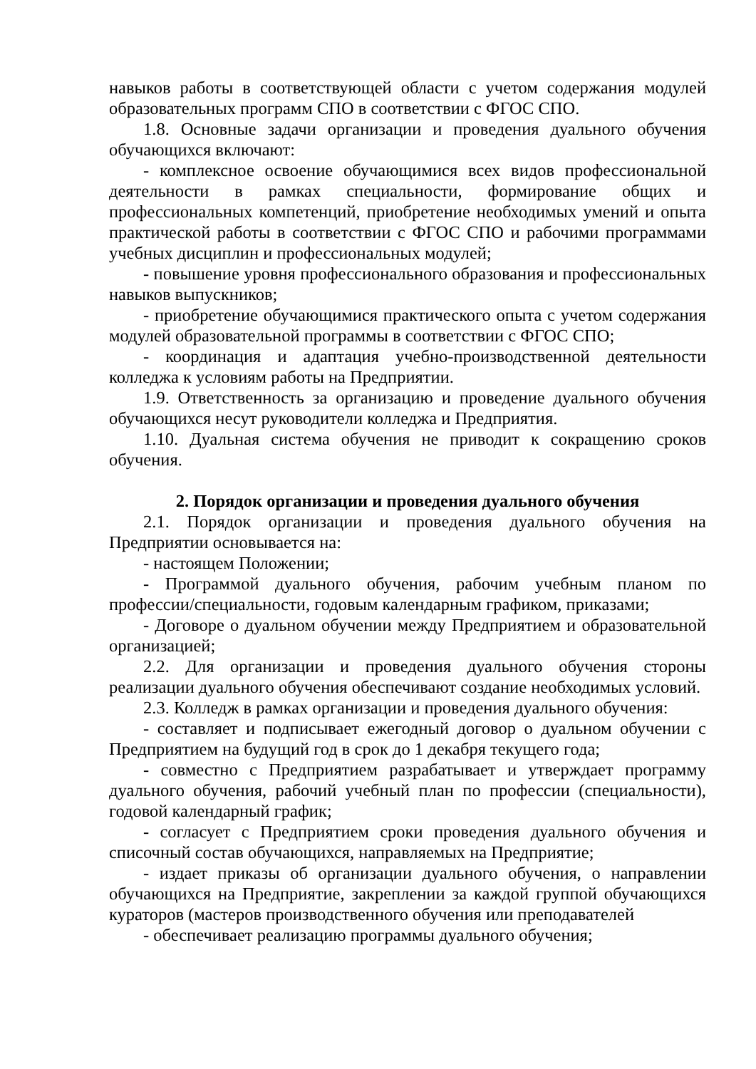навыков работы в соответствующей области с учетом содержания модулей образовательных программ СПО в соответствии с ФГОС СПО.
1.8. Основные задачи организации и проведения дуального обучения обучающихся включают:
- комплексное освоение обучающимися всех видов профессиональной деятельности в рамках специальности, формирование общих и профессиональных компетенций, приобретение необходимых умений и опыта практической работы в соответствии с ФГОС СПО и рабочими программами учебных дисциплин и профессиональных модулей;
- повышение уровня профессионального образования и профессиональных навыков выпускников;
- приобретение обучающимися практического опыта с учетом содержания модулей образовательной программы в соответствии с ФГОС СПО;
- координация и адаптация учебно-производственной деятельности колледжа к условиям работы на Предприятии.
1.9. Ответственность за организацию и проведение дуального обучения обучающихся несут руководители колледжа и Предприятия.
1.10. Дуальная система обучения не приводит к сокращению сроков обучения.
2. Порядок организации и проведения дуального обучения
2.1. Порядок организации и проведения дуального обучения на Предприятии основывается на:
- настоящем Положении;
- Программой дуального обучения, рабочим учебным планом по профессии/специальности, годовым календарным графиком, приказами;
- Договоре о дуальном обучении между Предприятием и образовательной организацией;
2.2. Для организации и проведения дуального обучения стороны реализации дуального обучения обеспечивают создание необходимых условий.
2.3. Колледж в рамках организации и проведения дуального обучения:
- составляет и подписывает ежегодный договор о дуальном обучении с Предприятием на будущий год в срок до 1 декабря текущего года;
- совместно с Предприятием разрабатывает и утверждает программу дуального обучения, рабочий учебный план по профессии (специальности), годовой календарный график;
- согласует с Предприятием сроки проведения дуального обучения и списочный состав обучающихся, направляемых на Предприятие;
- издает приказы об организации дуального обучения, о направлении обучающихся на Предприятие, закреплении за каждой группой обучающихся кураторов (мастеров производственного обучения или преподавателей
- обеспечивает реализацию программы дуального обучения;